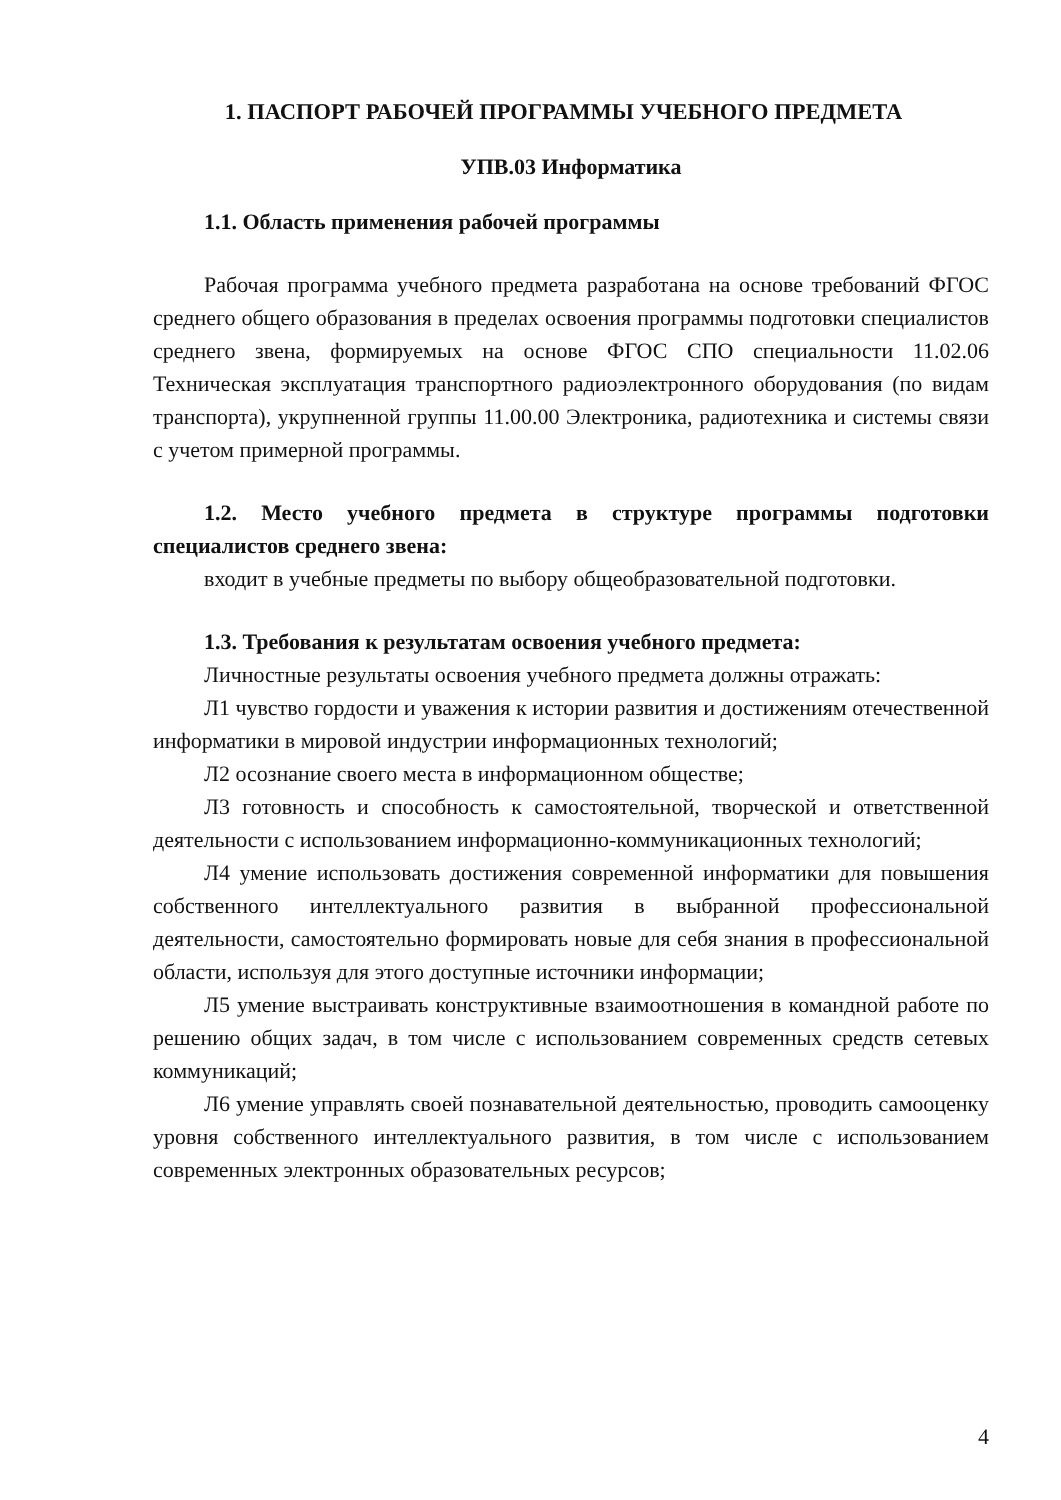1. ПАСПОРТ РАБОЧЕЙ ПРОГРАММЫ УЧЕБНОГО ПРЕДМЕТА
УПВ.03 Информатика
1.1. Область применения рабочей программы
Рабочая программа учебного предмета разработана на основе требований ФГОС среднего общего образования в пределах освоения программы подготовки специалистов среднего звена, формируемых на основе ФГОС СПО специальности 11.02.06 Техническая эксплуатация транспортного радиоэлектронного оборудования (по видам транспорта), укрупненной группы 11.00.00 Электроника, радиотехника и системы связи с учетом примерной программы.
1.2. Место учебного предмета в структуре программы подготовки специалистов среднего звена:
входит в учебные предметы по выбору общеобразовательной подготовки.
1.3. Требования к результатам освоения учебного предмета:
Личностные результаты освоения учебного предмета должны отражать:
Л1 чувство гордости и уважения к истории развития и достижениям отечественной информатики в мировой индустрии информационных технологий;
Л2 осознание своего места в информационном обществе;
Л3 готовность и способность к самостоятельной, творческой и ответственной деятельности с использованием информационно-коммуникационных технологий;
Л4 умение использовать достижения современной информатики для повышения собственного интеллектуального развития в выбранной профессиональной деятельности, самостоятельно формировать новые для себя знания в профессиональной области, используя для этого доступные источники информации;
Л5 умение выстраивать конструктивные взаимоотношения в командной работе по решению общих задач, в том числе с использованием современных средств сетевых коммуникаций;
Л6 умение управлять своей познавательной деятельностью, проводить самооценку уровня собственного интеллектуального развития, в том числе с использованием современных электронных образовательных ресурсов;
4